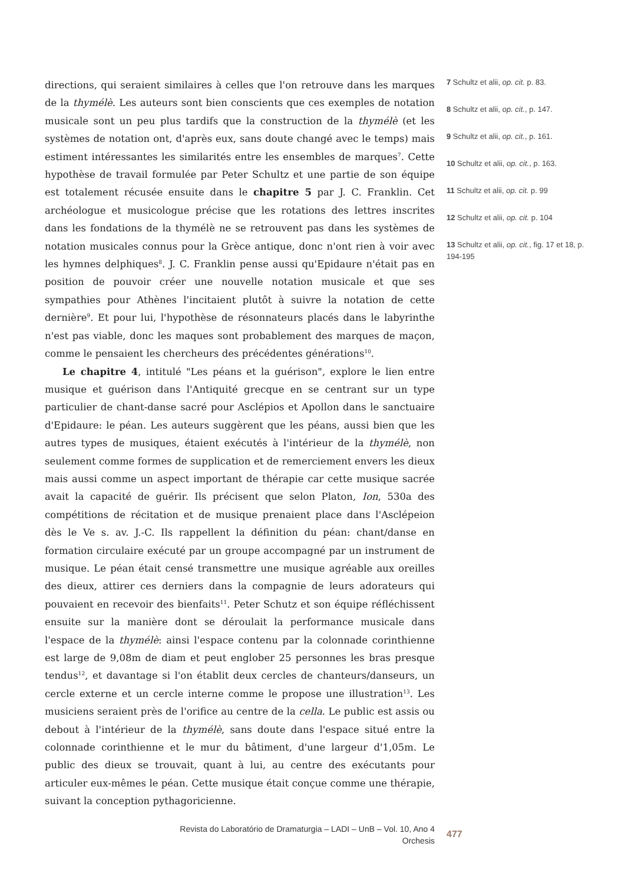directions, qui seraient similaires à celles que l'on retrouve dans les marques de la thymélè. Les auteurs sont bien conscients que ces exemples de notation musicale sont un peu plus tardifs que la construction de la thymélè (et les systèmes de notation ont, d'après eux, sans doute changé avec le temps) mais estiment intéressantes les similarités entre les ensembles de marques<sup>7</sup>. Cette hypothèse de travail formulée par Peter Schultz et une partie de son équipe est totalement récusée ensuite dans le chapitre 5 par J. C. Franklin. Cet archéologue et musicologue précise que les rotations des lettres inscrites dans les fondations de la thymélè ne se retrouvent pas dans les systèmes de notation musicales connus pour la Grèce antique, donc n'ont rien à voir avec les hymnes delphiques<sup>8</sup>. J. C. Franklin pense aussi qu'Epidaure n'était pas en position de pouvoir créer une nouvelle notation musicale et que ses sympathies pour Athènes l'incitaient plutôt à suivre la notation de cette dernière<sup>9</sup>. Et pour lui, l'hypothèse de résonnateurs placés dans le labyrinthe n'est pas viable, donc les maques sont probablement des marques de maçon, comme le pensaient les chercheurs des précédentes générations<sup>10</sup>.
Le chapitre 4, intitulé "Les péans et la guérison", explore le lien entre musique et guérison dans l'Antiquité grecque en se centrant sur un type particulier de chant-danse sacré pour Asclépios et Apollon dans le sanctuaire d'Epidaure: le péan. Les auteurs suggèrent que les péans, aussi bien que les autres types de musiques, étaient exécutés à l'intérieur de la thymélè, non seulement comme formes de supplication et de remerciement envers les dieux mais aussi comme un aspect important de thérapie car cette musique sacrée avait la capacité de guérir. Ils précisent que selon Platon, Ion, 530a des compétitions de récitation et de musique prenaient place dans l'Asclépeion dès le Ve s. av. J.-C. Ils rappellent la définition du péan: chant/danse en formation circulaire exécuté par un groupe accompagné par un instrument de musique. Le péan était censé transmettre une musique agréable aux oreilles des dieux, attirer ces derniers dans la compagnie de leurs adorateurs qui pouvaient en recevoir des bienfaits<sup>11</sup>. Peter Schutz et son équipe réfléchissent ensuite sur la manière dont se déroulait la performance musicale dans l'espace de la thymélè: ainsi l'espace contenu par la colonnade corinthienne est large de 9,08m de diam et peut englober 25 personnes les bras presque tendus<sup>12</sup>, et davantage si l'on établit deux cercles de chanteurs/danseurs, un cercle externe et un cercle interne comme le propose une illustration<sup>13</sup>. Les musiciens seraient près de l'orifice au centre de la cella. Le public est assis ou debout à l'intérieur de la thymélè, sans doute dans l'espace situé entre la colonnade corinthienne et le mur du bâtiment, d'une largeur d'1,05m. Le public des dieux se trouvait, quant à lui, au centre des exécutants pour articuler eux-mêmes le péan. Cette musique était conçue comme une thérapie, suivant la conception pythagoricienne.
7 Schultz et alii, op. cit. p. 83.
8 Schultz et alii, op. cit., p. 147.
9 Schultz et alii, op. cit., p. 161.
10 Schultz et alii, op. cit., p. 163.
11 Schultz et alii, op. cit. p. 99
12 Schultz et alii, op. cit. p. 104
13 Schultz et alii, op. cit., fig. 17 et 18, p. 194-195
Revista do Laboratório de Dramaturgia – LADI – UnB – Vol. 10, Ano 4
Orchesis
477